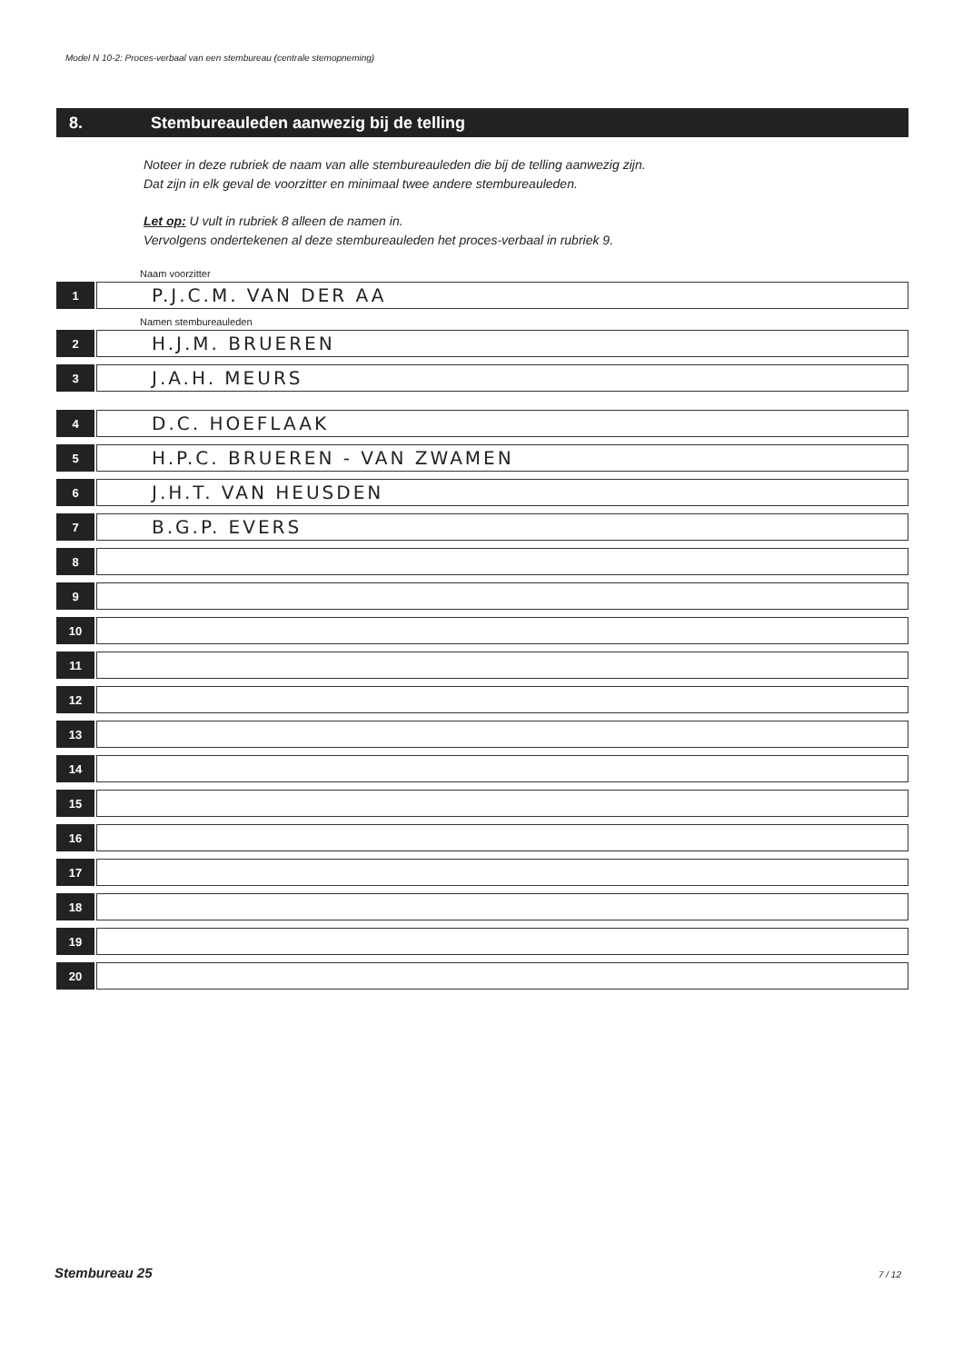Model N 10-2: Proces-verbaal van een stembureau (centrale stemopneming)
8. Stembureauleden aanwezig bij de telling
Noteer in deze rubriek de naam van alle stembureauleden die bij de telling aanwezig zijn.
Dat zijn in elk geval de voorzitter en minimaal twee andere stembureauleden.
Let op: U vult in rubriek 8 alleen de namen in.
Vervolgens ondertekenen al deze stembureauleden het proces-verbaal in rubriek 9.
Naam voorzitter
1
P.J.C.M. VAN DER AA
Namen stembureauleden
2
H.J.M. BRUEREN
3
J.A.H. MEURS
4
D.C. HOEFLAAK
5
H.P.C. BRUEREN - VAN ZWAMEN
6
J.H.T. VAN HEUSDEN
7
B.G.P. EVERS
8
9
10
11
12
13
14
15
16
17
18
19
20
Stembureau 25 7 / 12